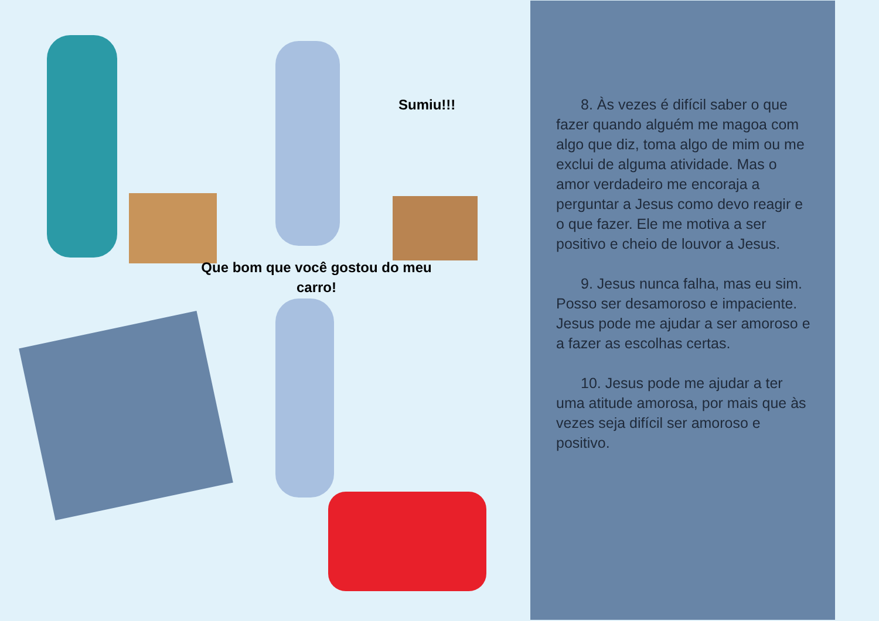Sumiu!!!
Que bom que você gostou do meu carro!
8. Às vezes é difícil saber o que fazer quando alguém me magoa com algo que diz, toma algo de mim ou me exclui de alguma atividade. Mas o amor verdadeiro me encoraja a perguntar a Jesus como devo reagir e o que fazer. Ele me motiva a ser positivo e cheio de louvor a Jesus.
9. Jesus nunca falha, mas eu sim. Posso ser desamoroso e impaciente. Jesus pode me ajudar a ser amoroso e a fazer as escolhas certas.
10. Jesus pode me ajudar a ter uma atitude amorosa, por mais que às vezes seja difícil ser amoroso e positivo.